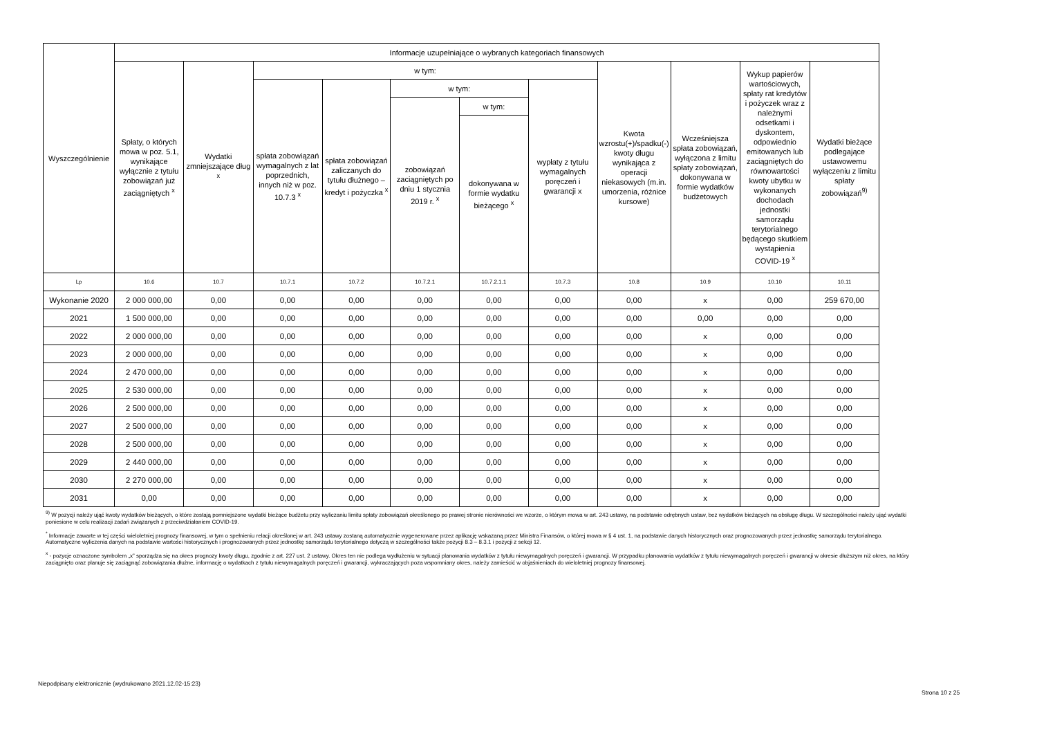| Wyszczególnienie | Informacje uzupełniające o wybranych kategoriach finansowych | | | | | | | | | | |
| --- | --- | --- | --- | --- | --- | --- | --- | --- | --- | --- | --- |
| | Spłaty, o których mowa w poz. 5.1, wynikające wyłącznie z tytułu zobowiązań już zaciągniętych <sup>x</sup> | Wydatki zmniejszające dług <sup>x</sup> | w tym: | | | | | Kwota wzrostu(+)/spadku(-) kwoty długu wynikająca z operacji niekasowych (m.in. umorzenia, różnice kursowe) | Wcześniejsza spłata zobowiązań, wyłączona z limitu spłaty zobowiązań, dokonywana w formie wydatków budżetowych | Wykup papierów wartościowych, spłaty rat kredytów i pożyczek wraz z należnymi odsetkami i dyskontem, odpowiednio emitowanych lub zaciągniętych do równowartości kwoty ubytku w wykonanych dochodach jednostki samorządu terytorialnego będącego skutkiem wystąpienia COVID-19 <sup>x</sup> | Wydatki bieżące podlegające ustawowemu wyłączeniu z limitu spłaty zobowiązań<sup>9)</sup> |
| | | | spłata zobowiązań wymagalnych z lat poprzednich, innych niż w poz. 10.7.3 <sup>x</sup> | spłata zobowiązań zaliczanych do tytułu dłużnego – kredyt i pożyczka <sup>x</sup> | w tym: | | wypłaty z tytułu wymagalnych poręczeń i gwarancji x | | | | |
| | | | | | zobowiązań zaciągniętych po dniu 1 stycznia 2019 r. <sup>x</sup> | w tym: | | | | | |
| | | | | | | dokonywana w formie wydatku bieżącego <sup>x</sup> | | | | | |
| Lp | 10.6 | 10.7 | 10.7.1 | 10.7.2 | 10.7.2.1 | 10.7.2.1.1 | 10.7.3 | 10.8 | 10.9 | 10.10 | 10.11 |
| Wykonanie 2020 | 2 000 000,00 | 0,00 | 0,00 | 0,00 | 0,00 | 0,00 | 0,00 | 0,00 | x | 0,00 | 259 670,00 |
| 2021 | 1 500 000,00 | 0,00 | 0,00 | 0,00 | 0,00 | 0,00 | 0,00 | 0,00 | 0,00 | 0,00 | 0,00 |
| 2022 | 2 000 000,00 | 0,00 | 0,00 | 0,00 | 0,00 | 0,00 | 0,00 | 0,00 | x | 0,00 | 0,00 |
| 2023 | 2 000 000,00 | 0,00 | 0,00 | 0,00 | 0,00 | 0,00 | 0,00 | 0,00 | x | 0,00 | 0,00 |
| 2024 | 2 470 000,00 | 0,00 | 0,00 | 0,00 | 0,00 | 0,00 | 0,00 | 0,00 | x | 0,00 | 0,00 |
| 2025 | 2 530 000,00 | 0,00 | 0,00 | 0,00 | 0,00 | 0,00 | 0,00 | 0,00 | x | 0,00 | 0,00 |
| 2026 | 2 500 000,00 | 0,00 | 0,00 | 0,00 | 0,00 | 0,00 | 0,00 | 0,00 | x | 0,00 | 0,00 |
| 2027 | 2 500 000,00 | 0,00 | 0,00 | 0,00 | 0,00 | 0,00 | 0,00 | 0,00 | x | 0,00 | 0,00 |
| 2028 | 2 500 000,00 | 0,00 | 0,00 | 0,00 | 0,00 | 0,00 | 0,00 | 0,00 | x | 0,00 | 0,00 |
| 2029 | 2 440 000,00 | 0,00 | 0,00 | 0,00 | 0,00 | 0,00 | 0,00 | 0,00 | x | 0,00 | 0,00 |
| 2030 | 2 270 000,00 | 0,00 | 0,00 | 0,00 | 0,00 | 0,00 | 0,00 | 0,00 | x | 0,00 | 0,00 |
| 2031 | 0,00 | 0,00 | 0,00 | 0,00 | 0,00 | 0,00 | 0,00 | 0,00 | x | 0,00 | 0,00 |
<sup>9)</sup> W pozycji należy ująć kwoty wydatków bieżących, o które zostają pomniejszone wydatki bieżące budżetu przy wyliczaniu limitu spłaty zobowiązań określonego po prawej stronie nierówności we wzorze, o którym mowa w art. 243 ustawy, na podstawie odrębnych ustaw, bez wydatków bieżących na obsługę długu. W szczególności należy ująć wydatki poniesione w celu realizacji zadań związanych z przeciwdziałaniem COVID-19.
<sup>*</sup> Informacje zawarte w tej części wieloletniej prognozy finansowej, w tym o spełnieniu relacji określonej w art. 243 ustawy zostaną automatycznie wygenerowane przez aplikację wskazaną przez Ministra Finansów, o której mowa w § 4 ust. 1, na podstawie danych historycznych oraz prognozowanych przez jednostkę samorządu terytorialnego. Automatyczne wyliczenia danych na podstawie wartości historycznych i prognozowanych przez jednostkę samorządu terytorialnego dotyczą w szczególności także pozycji 8.3 – 8.3.1 i pozycji z sekcji 12.
<sup>x</sup> - pozycje oznaczone symbolem „x” sporządza się na okres prognozy kwoty długu, zgodnie z art. 227 ust. 2 ustawy. Okres ten nie podlega wydłużeniu w sytuacji planowania wydatków z tytułu niewymagalnych poręczeń i gwarancji. W przypadku planowania wydatków z tytułu niewymagalnych poręczeń i gwarancji w okresie dłuższym niż okres, na który zaciągnięto oraz planuje się zaciągnąć zobowiązania dłużne, informację o wydatkach z tytułu niewymagalnych poręczeń i gwarancji, wykraczających poza wspomniany okres, należy zamieścić w objaśnieniach do wieloletniej prognozy finansowej.
Niepodpisany elektronicznie (wydrukowano 2021.12.02-15:23)
Strona 10 z 25